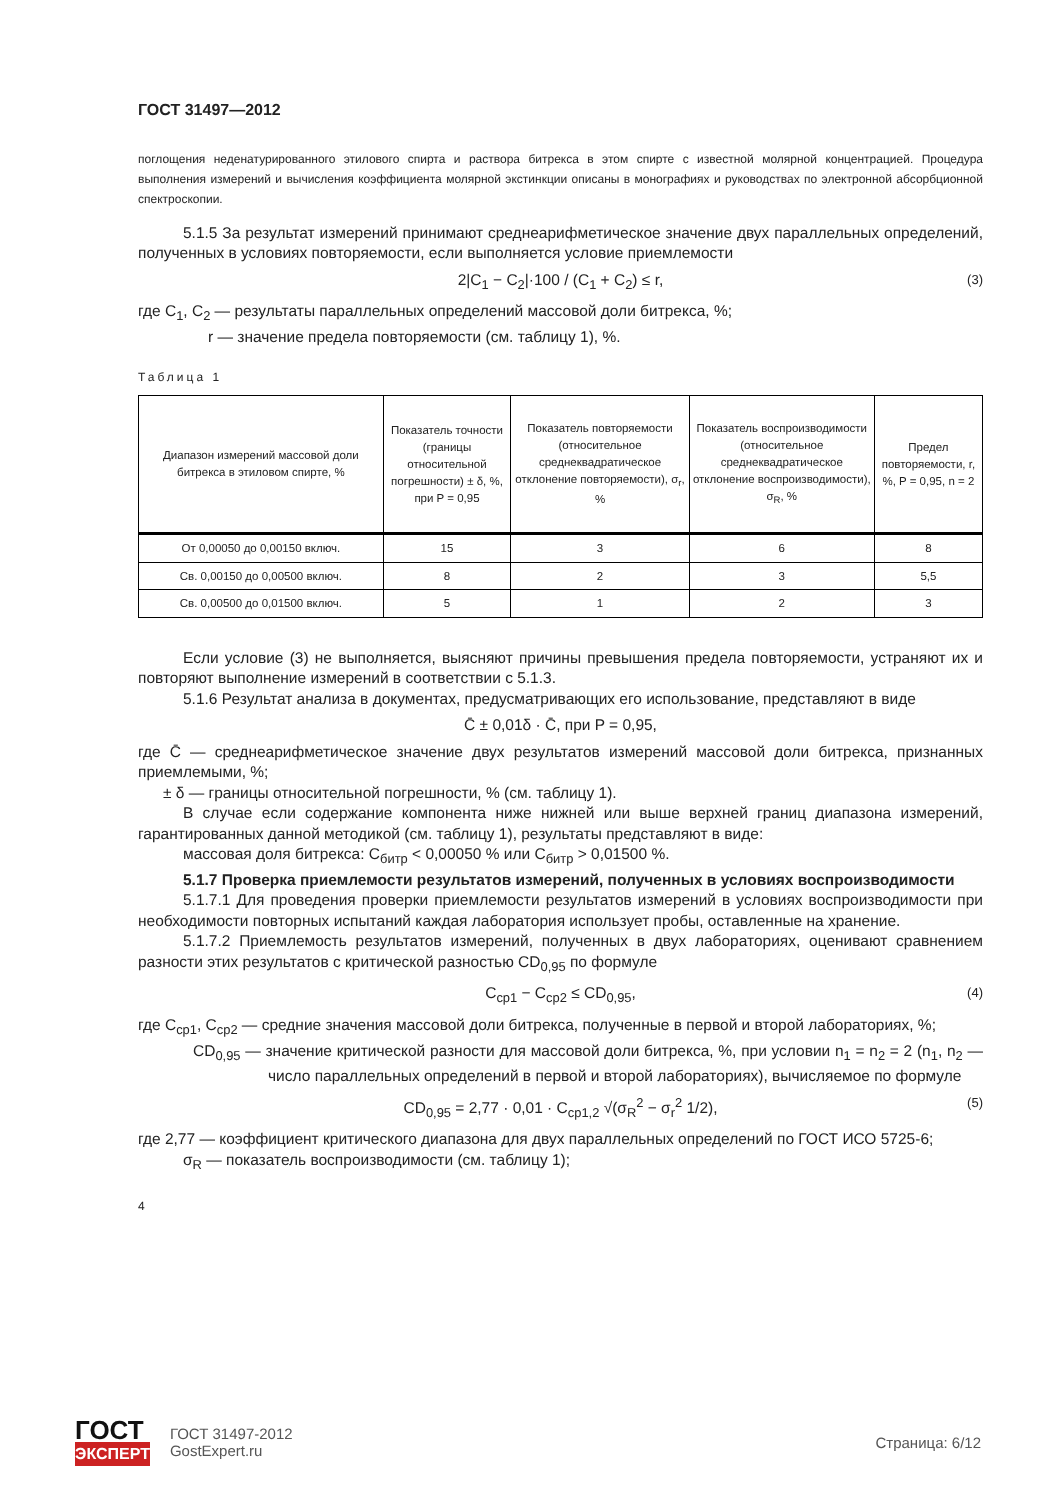ГОСТ 31497—2012
поглощения неденатурированного этилового спирта и раствора битрекса в этом спирте с известной молярной концентрацией. Процедура выполнения измерений и вычисления коэффициента молярной экстинкции описаны в монографиях и руководствах по электронной абсорбционной спектроскопии.
5.1.5 За результат измерений принимают среднеарифметическое значение двух параллельных определений, полученных в условиях повторяемости, если выполняется условие приемлемости
2|C<sub>1</sub> − C<sub>2</sub>|·100 / (C<sub>1</sub> + C<sub>2</sub>) ≤ r, (3)
где C<sub>1</sub>, C<sub>2</sub> — результаты параллельных определений массовой доли битрекса, %;
r — значение предела повторяемости (см. таблицу 1), %.
Таблица 1
| Диапазон измерений массовой доли битрекса в этиловом спирте, % | Показатель точности (границы относительной погрешности) ± δ, %, при P = 0,95 | Показатель повторяемости (относительное среднеквадратическое отклонение повторяемости), σ<sub>r</sub>, % | Показатель воспроизводимости (относительное среднеквадратическое отклонение воспроизводимости), σ<sub>R</sub>, % | Предел повторяемости, r, %, P = 0,95, n = 2 |
| --- | --- | --- | --- | --- |
| От 0,00050 до 0,00150 включ. | 15 | 3 | 6 | 8 |
| Св. 0,00150 до 0,00500 включ. | 8 | 2 | 3 | 5,5 |
| Св. 0,00500 до 0,01500 включ. | 5 | 1 | 2 | 3 |
Если условие (3) не выполняется, выясняют причины превышения предела повторяемости, устраняют их и повторяют выполнение измерений в соответствии с 5.1.3.
5.1.6 Результат анализа в документах, предусматривающих его использование, представляют в виде
C̄ ± 0,01δ · C̄, при P = 0,95,
где C̄ — среднеарифметическое значение двух результатов измерений массовой доли битрекса, признанных приемлемыми, %;
± δ — границы относительной погрешности, % (см. таблицу 1).
В случае если содержание компонента ниже нижней или выше верхней границ диапазона измерений, гарантированных данной методикой (см. таблицу 1), результаты представляют в виде:
массовая доля битрекса: C<sub>битр</sub> < 0,00050 % или C<sub>битр</sub> > 0,01500 %.
5.1.7 Проверка приемлемости результатов измерений, полученных в условиях воспроизводимости
5.1.7.1 Для проведения проверки приемлемости результатов измерений в условиях воспроизводимости при необходимости повторных испытаний каждая лаборатория использует пробы, оставленные на хранение.
5.1.7.2 Приемлемость результатов измерений, полученных в двух лабораториях, оценивают сравнением разности этих результатов с критической разностью CD<sub>0,95</sub> по формуле
C<sub>ср1</sub> − C<sub>ср2</sub> ≤ CD<sub>0,95</sub>, (4)
где C<sub>ср1</sub>, C<sub>ср2</sub> — средние значения массовой доли битрекса, полученные в первой и второй лабораториях, %;
CD<sub>0,95</sub> — значение критической разности для массовой доли битрекса, %, при условии n<sub>1</sub> = n<sub>2</sub> = 2 (n<sub>1</sub>, n<sub>2</sub> — число параллельных определений в первой и второй лабораториях), вычисляемое по формуле
CD<sub>0,95</sub> = 2,77 · 0,01 · C<sub>ср1,2</sub> √(σ<sub>R</sub><sup>2</sup> − σ<sub>r</sub><sup>2</sup> 1/2), (5)
где 2,77 — коэффициент критического диапазона для двух параллельных определений по ГОСТ ИСО 5725-6;
σ<sub>R</sub> — показатель воспроизводимости (см. таблицу 1);
4
ГОСТ
ЭКСПЕРТ
ГОСТ 31497-2012
GostExpert.ru
Страница: 6/12